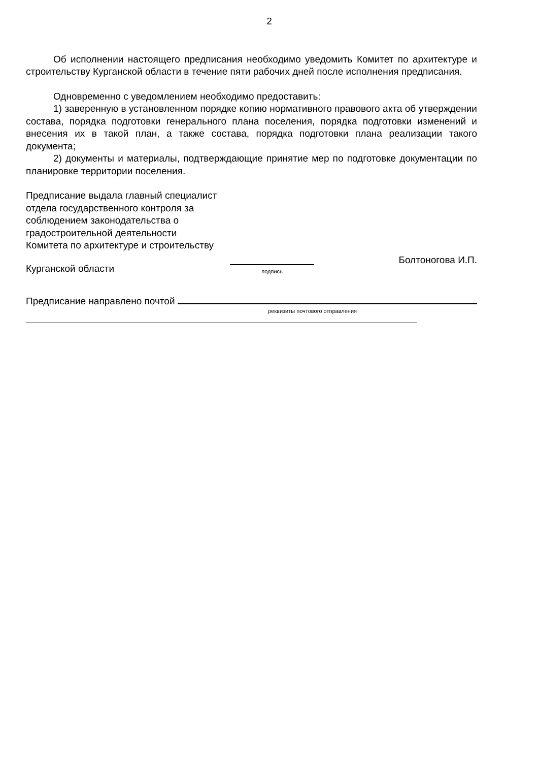2
Об исполнении настоящего предписания необходимо уведомить Комитет по архитектуре и строительству Курганской области в течение пяти рабочих дней после исполнения предписания.
Одновременно с уведомлением необходимо предоставить:
1) заверенную в установленном порядке копию нормативного правового акта об утверждении состава, порядка подготовки генерального плана поселения, порядка подготовки изменений и внесения их в такой план, а также состава, порядка подготовки плана реализации такого документа;
2) документы и материалы, подтверждающие принятие мер по подготовке документации по планировке территории поселения.
Предписание выдала главный специалист
отдела государственного контроля за
соблюдением законодательства о
градостроительной деятельности
Комитета по архитектуре и строительству
Курганской области
подпись
Болтоногова И.П.
Предписание направлено почтой
реквизиты почтового отправления